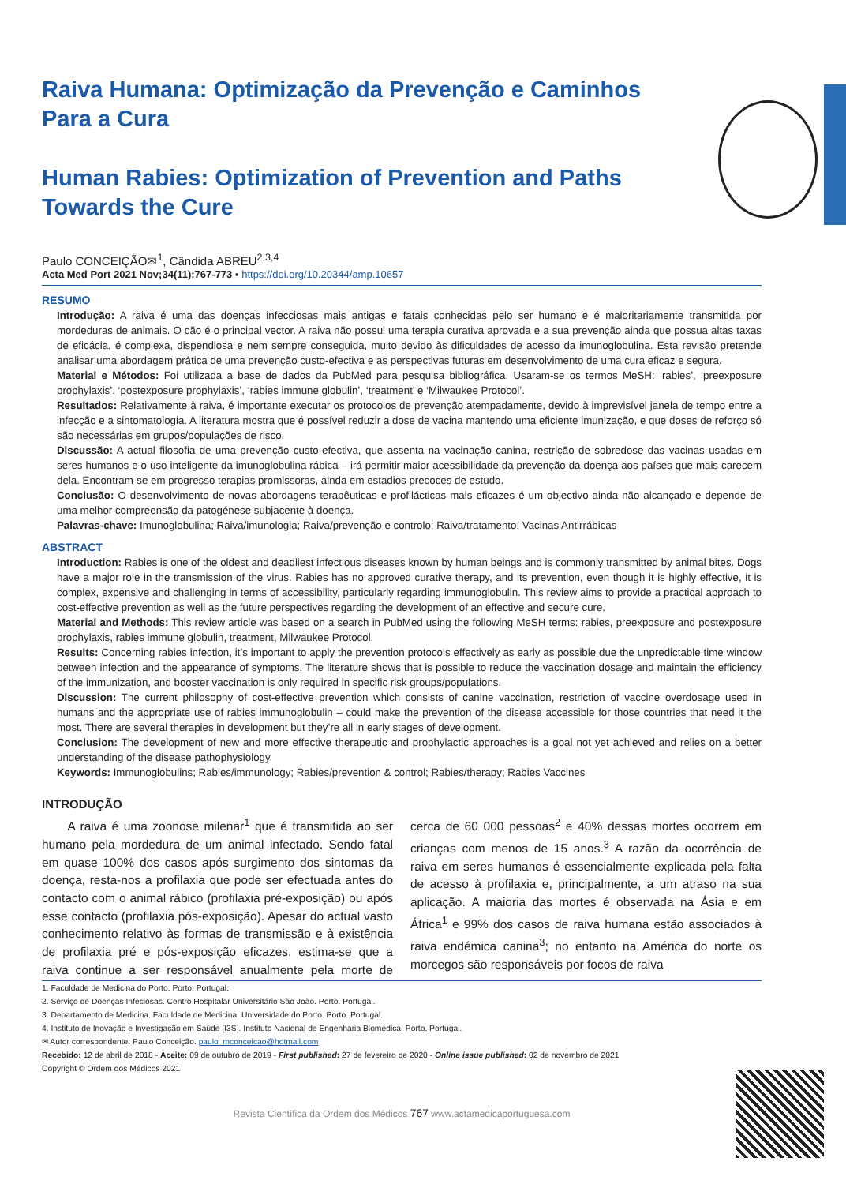Raiva Humana: Optimização da Prevenção e Caminhos Para a Cura
Human Rabies: Optimization of Prevention and Paths Towards the Cure
Paulo CONCEIÇÃO✉<sup>1</sup>, Cândida ABREU<sup>2,3,4</sup>
Acta Med Port 2021 Nov;34(11):767-773 ▪ https://doi.org/10.20344/amp.10657
RESUMO
Introdução: A raiva é uma das doenças infecciosas mais antigas e fatais conhecidas pelo ser humano e é maioritariamente transmitida por mordeduras de animais. O cão é o principal vector. A raiva não possui uma terapia curativa aprovada e a sua prevenção ainda que possua altas taxas de eficácia, é complexa, dispendiosa e nem sempre conseguida, muito devido às dificuldades de acesso da imunoglobulina. Esta revisão pretende analisar uma abordagem prática de uma prevenção custo-efectiva e as perspectivas futuras em desenvolvimento de uma cura eficaz e segura.
Material e Métodos: Foi utilizada a base de dados da PubMed para pesquisa bibliográfica. Usaram-se os termos MeSH: ‘rabies’, ‘preexposure prophylaxis’, ‘postexposure prophylaxis’, ‘rabies immune globulin’, ‘treatment’ e ‘Milwaukee Protocol’.
Resultados: Relativamente à raiva, é importante executar os protocolos de prevenção atempadamente, devido à imprevisível janela de tempo entre a infecção e a sintomatologia. A literatura mostra que é possível reduzir a dose de vacina mantendo uma eficiente imunização, e que doses de reforço só são necessárias em grupos/populações de risco.
Discussão: A actual filosofia de uma prevenção custo-efectiva, que assenta na vacinação canina, restrição de sobredose das vacinas usadas em seres humanos e o uso inteligente da imunoglobulina rábica – irá permitir maior acessibilidade da prevenção da doença aos países que mais carecem dela. Encontram-se em progresso terapias promissoras, ainda em estadios precoces de estudo.
Conclusão: O desenvolvimento de novas abordagens terapêuticas e profilácticas mais eficazes é um objectivo ainda não alcançado e depende de uma melhor compreensão da patogénese subjacente à doença.
Palavras-chave: Imunoglobulina; Raiva/imunologia; Raiva/prevenção e controlo; Raiva/tratamento; Vacinas Antirrábicas
ABSTRACT
Introduction: Rabies is one of the oldest and deadliest infectious diseases known by human beings and is commonly transmitted by animal bites. Dogs have a major role in the transmission of the virus. Rabies has no approved curative therapy, and its prevention, even though it is highly effective, it is complex, expensive and challenging in terms of accessibility, particularly regarding immunoglobulin. This review aims to provide a practical approach to cost-effective prevention as well as the future perspectives regarding the development of an effective and secure cure.
Material and Methods: This review article was based on a search in PubMed using the following MeSH terms: rabies, preexposure and postexposure prophylaxis, rabies immune globulin, treatment, Milwaukee Protocol.
Results: Concerning rabies infection, it’s important to apply the prevention protocols effectively as early as possible due the unpredictable time window between infection and the appearance of symptoms. The literature shows that is possible to reduce the vaccination dosage and maintain the efficiency of the immunization, and booster vaccination is only required in specific risk groups/populations.
Discussion: The current philosophy of cost-effective prevention which consists of canine vaccination, restriction of vaccine overdosage used in humans and the appropriate use of rabies immunoglobulin – could make the prevention of the disease accessible for those countries that need it the most. There are several therapies in development but they’re all in early stages of development.
Conclusion: The development of new and more effective therapeutic and prophylactic approaches is a goal not yet achieved and relies on a better understanding of the disease pathophysiology.
Keywords: Immunoglobulins; Rabies/immunology; Rabies/prevention & control; Rabies/therapy; Rabies Vaccines
INTRODUÇÃO
A raiva é uma zoonose milenar<sup>1</sup> que é transmitida ao ser humano pela mordedura de um animal infectado. Sendo fatal em quase 100% dos casos após surgimento dos sintomas da doença, resta-nos a profilaxia que pode ser efectuada antes do contacto com o animal rábico (profilaxia pré-exposição) ou após esse contacto (profilaxia pós-exposição). Apesar do actual vasto conhecimento relativo às formas de transmissão e à existência de profilaxia pré e pós-exposição eficazes, estima-se que a raiva continue a ser responsável anualmente pela morte de cerca de 60 000 pessoas<sup>2</sup> e 40% dessas mortes ocorrem em crianças com menos de 15 anos.<sup>3</sup> A razão da ocorrência de raiva em seres humanos é essencialmente explicada pela falta de acesso à profilaxia e, principalmente, a um atraso na sua aplicação. A maioria das mortes é observada na Ásia e em África<sup>1</sup> e 99% dos casos de raiva humana estão associados à raiva endémica canina<sup>3</sup>; no entanto na América do norte os morcegos são responsáveis por focos de raiva
1. Faculdade de Medicina do Porto. Porto. Portugal.
2. Serviço de Doenças Infeciosas. Centro Hospitalar Universitário São João. Porto. Portugal.
3. Departamento de Medicina. Faculdade de Medicina. Universidade do Porto. Porto. Portugal.
4. Instituto de Inovação e Investigação em Saúde [I3S]. Instituto Nacional de Engenharia Biomédica. Porto. Portugal.
✉ Autor correspondente: Paulo Conceição. paulo_mconceicao@hotmail.com
Recebido: 12 de abril de 2018 - Aceite: 09 de outubro de 2019 - First published: 27 de fevereiro de 2020 - Online issue published: 02 de novembro de 2021
Copyright © Ordem dos Médicos 2021
Revista Científica da Ordem dos Médicos 767 www.actamedicaportuguesa.com